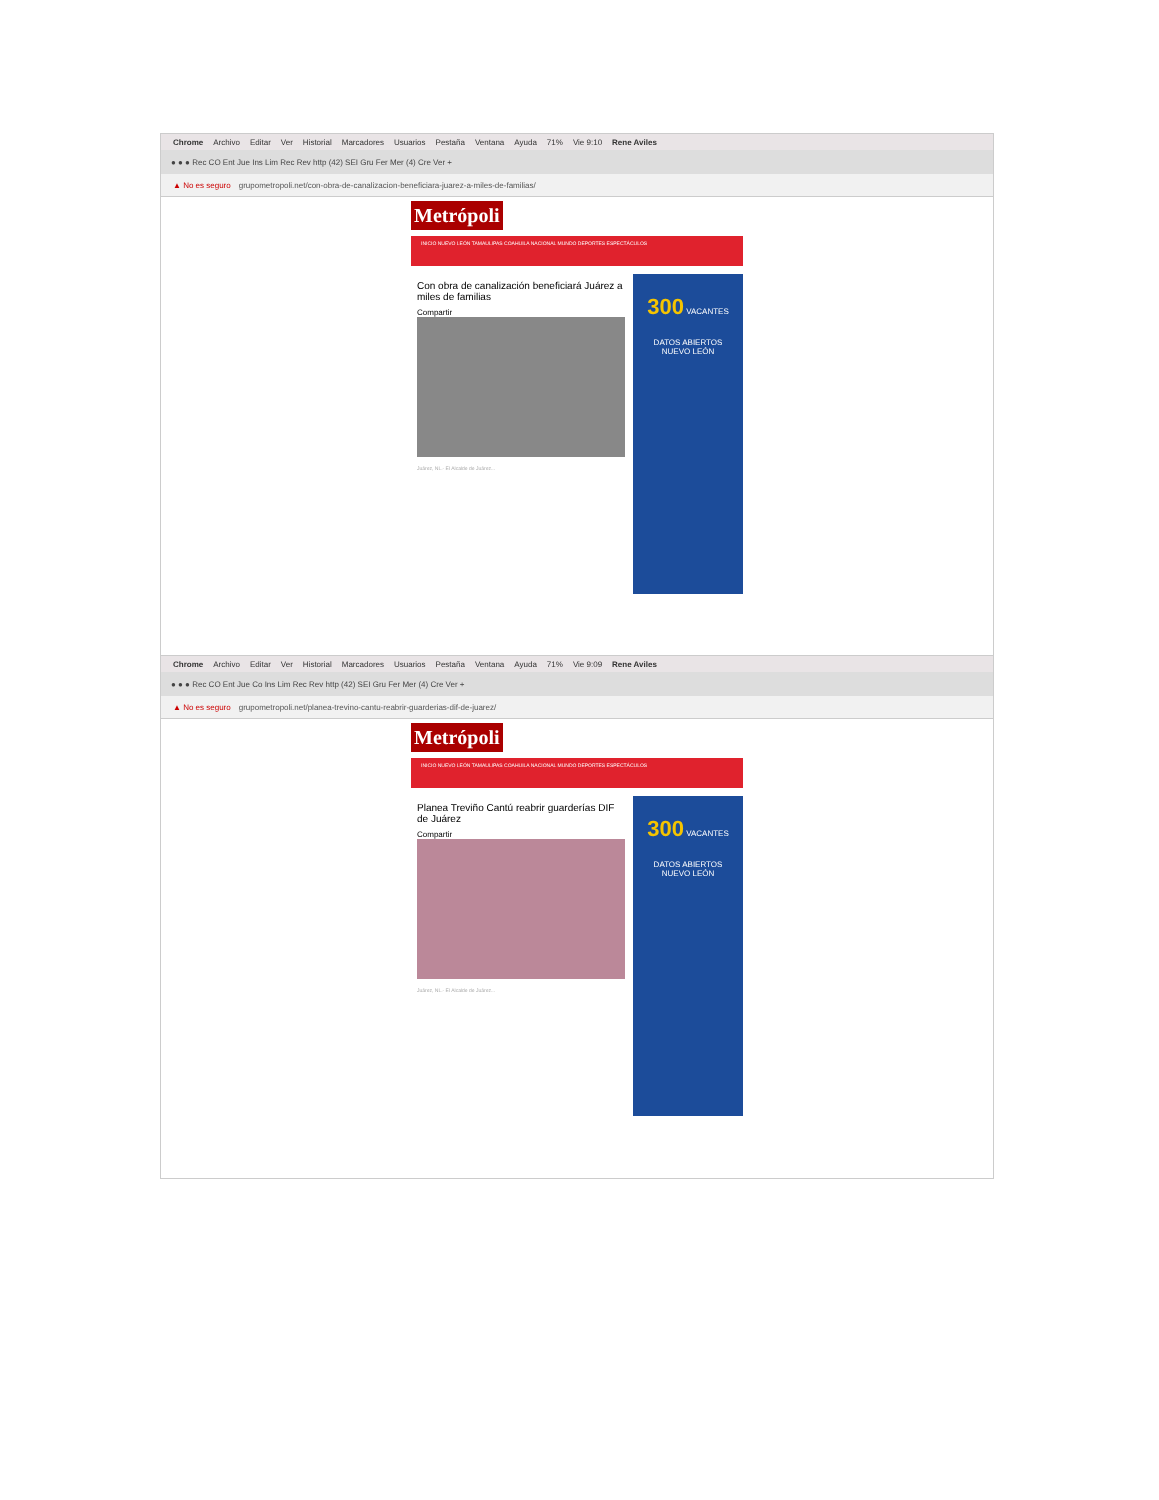Chrome Archivo Editar Ver Historial Marcadores Usuarios Pestaña Ventana Ayuda 71% Vie 9:10 Rene Aviles
● ● ● Rec CO Ent Jue Ins Lim Rec Rev http (42) SEI Gru Fer Mer (4) Cre Ver +
▲ No es seguro grupometropoli.net/con-obra-de-canalizacion-beneficiara-juarez-a-miles-de-familias/
Metrópoli
INICIO NUEVO LEÓN TAMAULIPAS COAHUILA NACIONAL MUNDO DEPORTES ESPECTÁCULOS
Con obra de canalización beneficiará Juárez a miles de familias
Compartir
Juárez, NL.- El Alcalde de Juárez...
300 VACANTES
DATOS ABIERTOS
NUEVO LEÓN
Chrome Archivo Editar Ver Historial Marcadores Usuarios Pestaña Ventana Ayuda 71% Vie 9:09 Rene Aviles
● ● ● Rec CO Ent Jue Co Ins Lim Rec Rev http (42) SEI Gru Fer Mer (4) Cre Ver +
▲ No es seguro grupometropoli.net/planea-trevino-cantu-reabrir-guarderias-dif-de-juarez/
Metrópoli
INICIO NUEVO LEÓN TAMAULIPAS COAHUILA NACIONAL MUNDO DEPORTES ESPECTÁCULOS
Planea Treviño Cantú reabrir guarderías DIF de Juárez
Compartir
Juárez, NL.- El Alcalde de Juárez...
300 VACANTES
DATOS ABIERTOS
NUEVO LEÓN